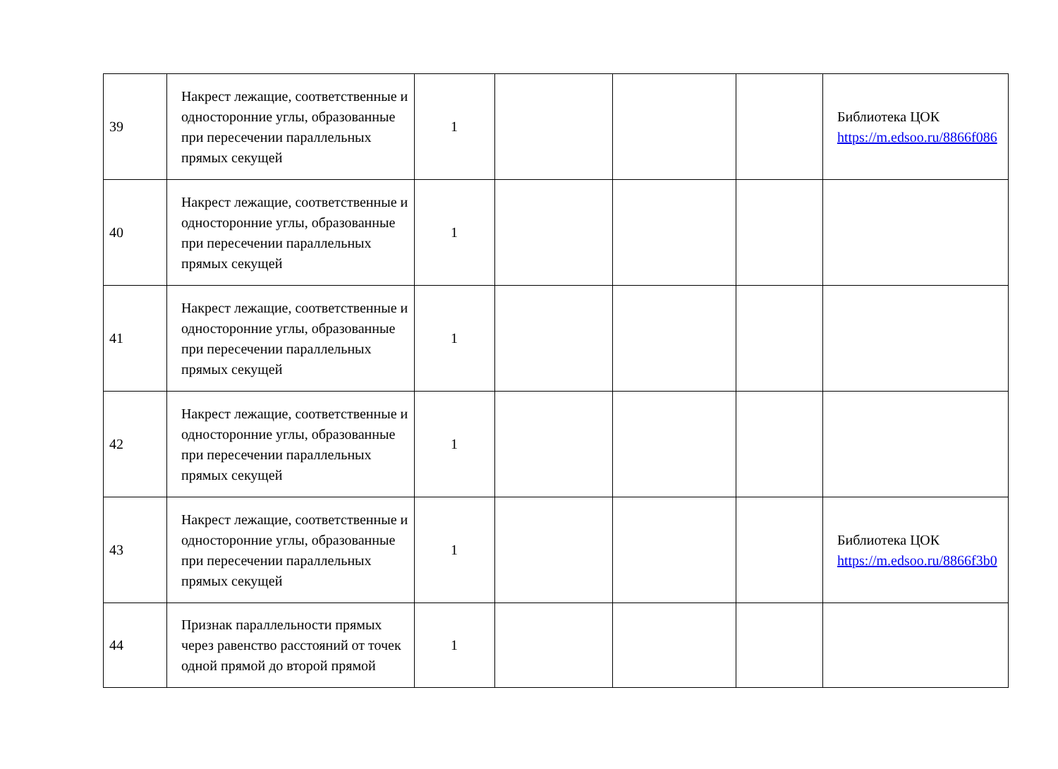| 39 | Накрест лежащие, соответственные и односторонние углы, образованные при пересечении параллельных прямых секущей | 1 | | | | Библиотека ЦОК https://m.edsoo.ru/8866f086 |
| 40 | Накрест лежащие, соответственные и односторонние углы, образованные при пересечении параллельных прямых секущей | 1 | | | | |
| 41 | Накрест лежащие, соответственные и односторонние углы, образованные при пересечении параллельных прямых секущей | 1 | | | | |
| 42 | Накрест лежащие, соответственные и односторонние углы, образованные при пересечении параллельных прямых секущей | 1 | | | | |
| 43 | Накрест лежащие, соответственные и односторонние углы, образованные при пересечении параллельных прямых секущей | 1 | | | | Библиотека ЦОК https://m.edsoo.ru/8866f3b0 |
| 44 | Признак параллельности прямых через равенство расстояний от точек одной прямой до второй прямой | 1 | | | | |